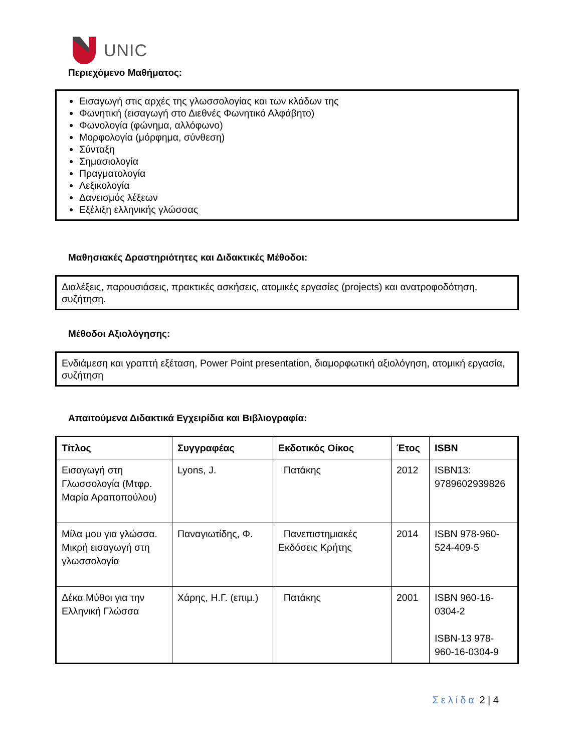UNIC
Περιεχόμενο Μαθήματος:
Εισαγωγή στις αρχές της γλωσσολογίας και των κλάδων της
Φωνητική (εισαγωγή στο Διεθνές Φωνητικό Αλφάβητο)
Φωνολογία (φώνημα, αλλόφωνο)
Μορφολογία (μόρφημα, σύνθεση)
Σύνταξη
Σημασιολογία
Πραγματολογία
Λεξικολογία
Δανεισμός λέξεων
Εξέλιξη ελληνικής γλώσσας
Μαθησιακές Δραστηριότητες και Διδακτικές Μέθοδοι:
Διαλέξεις, παρουσιάσεις, πρακτικές ασκήσεις, ατομικές εργασίες (projects) και ανατροφοδότηση, συζήτηση.
Μέθοδοι Αξιολόγησης:
Ενδιάμεση και γραπτή εξέταση, Power Point presentation, διαμορφωτική αξιολόγηση, ατομική εργασία, συζήτηση
Απαιτούμενα Διδακτικά Εγχειρίδια και Βιβλιογραφία:
| Τίτλος | Συγγραφέας | Εκδοτικός Οίκος | Έτος | ISBN |
| --- | --- | --- | --- | --- |
| Εισαγωγή στη Γλωσσολογία (Μτφρ. Μαρία Αραποπούλου) | Lyons, J. | Πατάκης | 2012 | ISBN13: 9789602939826 |
| Μίλα μου για γλώσσα. Μικρή εισαγωγή στη γλωσσολογία | Παναγιωτίδης, Φ. | Πανεπιστημιακές Εκδόσεις Κρήτης | 2014 | ISBN 978-960-524-409-5 |
| Δέκα Μύθοι για την Ελληνική Γλώσσα | Χάρης, Η.Γ. (επιμ.) | Πατάκης | 2001 | ISBN 960-16-0304-2 ISBN-13 978-960-16-0304-9 |
Σελίδα 2 | 4